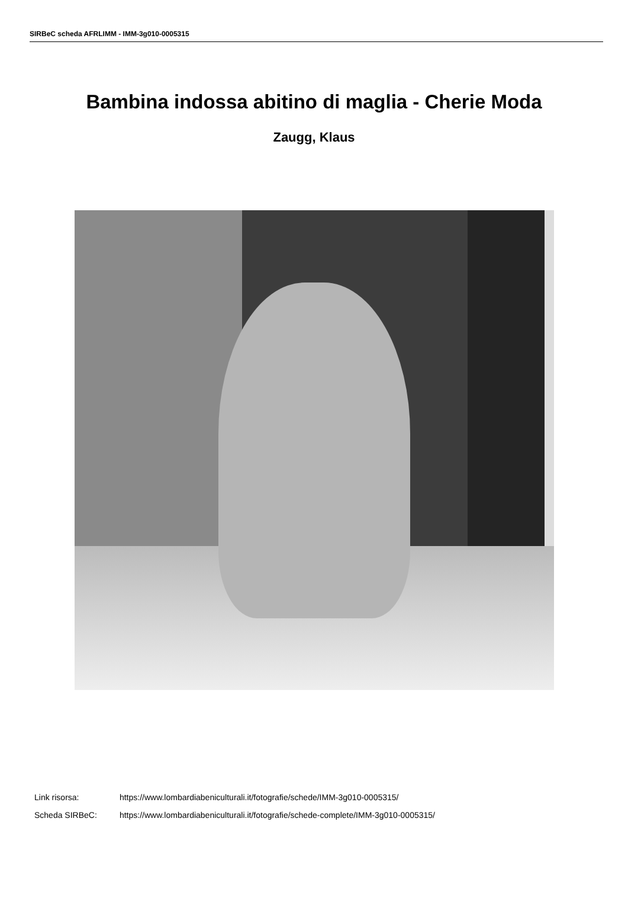SIRBeC scheda AFRLIMM - IMM-3g010-0005315
Bambina indossa abitino di maglia - Cherie Moda
Zaugg, Klaus
Link risorsa: https://www.lombardiabeniculturali.it/fotografie/schede/IMM-3g010-0005315/
Scheda SIRBeC: https://www.lombardiabeniculturali.it/fotografie/schede-complete/IMM-3g010-0005315/